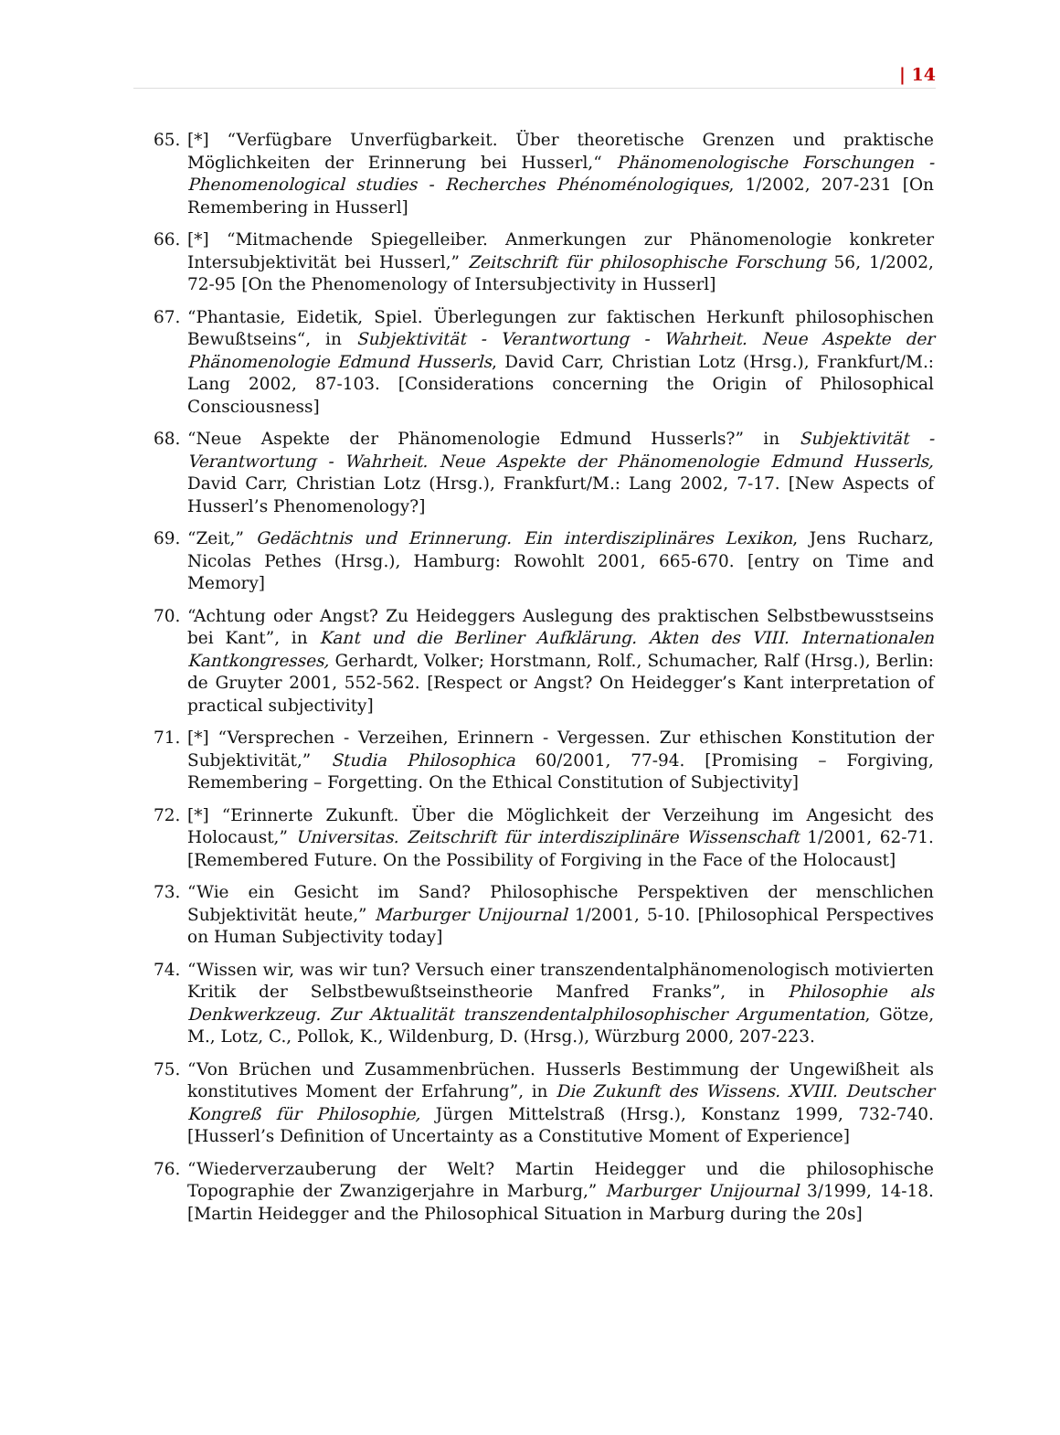| 14
65. [*] “Verfügbare Unverfügbarkeit. Über theoretische Grenzen und praktische Möglichkeiten der Erinnerung bei Husserl,“ Phänomenologische Forschungen - Phenomenological studies - Recherches Phénoménologiques, 1/2002, 207-231 [On Remembering in Husserl]
66. [*] “Mitmachende Spiegelleiber. Anmerkungen zur Phänomenologie konkreter Intersubjektivität bei Husserl,” Zeitschrift für philosophische Forschung 56, 1/2002, 72-95 [On the Phenomenology of Intersubjectivity in Husserl]
67. “Phantasie, Eidetik, Spiel. Überlegungen zur faktischen Herkunft philosophischen Bewußtseins“, in Subjektivität - Verantwortung - Wahrheit. Neue Aspekte der Phänomenologie Edmund Husserls, David Carr, Christian Lotz (Hrsg.), Frankfurt/M.: Lang 2002, 87-103. [Considerations concerning the Origin of Philosophical Consciousness]
68. “Neue Aspekte der Phänomenologie Edmund Husserls?” in Subjektivität - Verantwortung - Wahrheit. Neue Aspekte der Phänomenologie Edmund Husserls, David Carr, Christian Lotz (Hrsg.), Frankfurt/M.: Lang 2002, 7-17. [New Aspects of Husserl’s Phenomenology?]
69. “Zeit,” Gedächtnis und Erinnerung. Ein interdisziplinäres Lexikon, Jens Rucharz, Nicolas Pethes (Hrsg.), Hamburg: Rowohlt 2001, 665-670. [entry on Time and Memory]
70. “Achtung oder Angst? Zu Heideggers Auslegung des praktischen Selbstbewusstseins bei Kant”, in Kant und die Berliner Aufklärung. Akten des VIII. Internationalen Kantkongresses, Gerhardt, Volker; Horstmann, Rolf., Schumacher, Ralf (Hrsg.), Berlin: de Gruyter 2001, 552-562. [Respect or Angst? On Heidegger’s Kant interpretation of practical subjectivity]
71. [*] “Versprechen - Verzeihen, Erinnern - Vergessen. Zur ethischen Konstitution der Subjektivität,” Studia Philosophica 60/2001, 77-94. [Promising – Forgiving, Remembering – Forgetting. On the Ethical Constitution of Subjectivity]
72. [*] “Erinnerte Zukunft. Über die Möglichkeit der Verzeihung im Angesicht des Holocaust,” Universitas. Zeitschrift für interdisziplinäre Wissenschaft 1/2001, 62-71. [Remembered Future. On the Possibility of Forgiving in the Face of the Holocaust]
73. “Wie ein Gesicht im Sand? Philosophische Perspektiven der menschlichen Subjektivität heute,” Marburger Unijournal 1/2001, 5-10. [Philosophical Perspectives on Human Subjectivity today]
74. “Wissen wir, was wir tun? Versuch einer transzendentalphänomenologisch motivierten Kritik der Selbstbewußtseinstheorie Manfred Franks”, in Philosophie als Denkwerkzeug. Zur Aktualität transzendentalphilosophischer Argumentation, Götze, M., Lotz, C., Pollok, K., Wildenburg, D. (Hrsg.), Würzburg 2000, 207-223.
75. “Von Brüchen und Zusammenbrüchen. Husserls Bestimmung der Ungewißheit als konstitutives Moment der Erfahrung”, in Die Zukunft des Wissens. XVIII. Deutscher Kongreß für Philosophie, Jürgen Mittelstraß (Hrsg.), Konstanz 1999, 732-740. [Husserl’s Definition of Uncertainty as a Constitutive Moment of Experience]
76. “Wiederverzauberung der Welt? Martin Heidegger und die philosophische Topographie der Zwanzigerjahre in Marburg,” Marburger Unijournal 3/1999, 14-18. [Martin Heidegger and the Philosophical Situation in Marburg during the 20s]